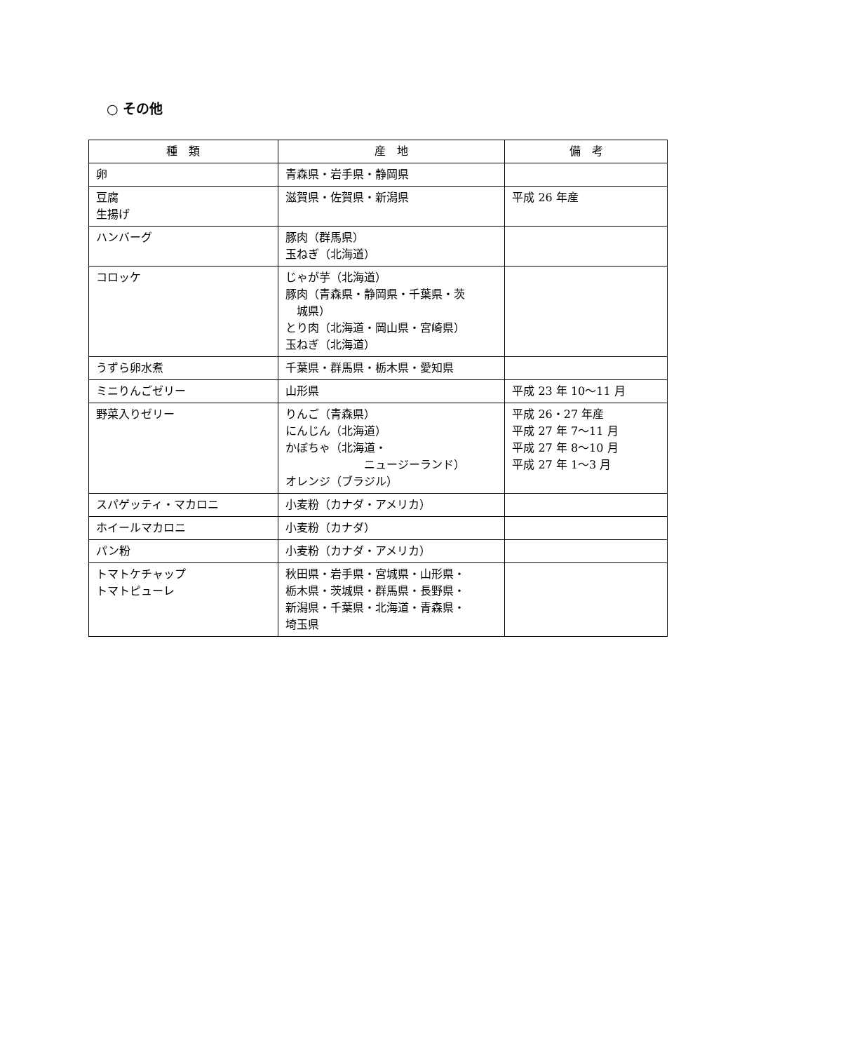○ その他
| 種 類 | 産 地 | 備 考 |
| --- | --- | --- |
| 卵 | 青森県・岩手県・静岡県 | |
| 豆腐 生揚げ | 滋賀県・佐賀県・新潟県 | 平成 26 年産 |
| ハンバーグ | 豚肉（群馬県） 玉ねぎ（北海道） | |
| コロッケ | じゃが芋（北海道） 豚肉（青森県・静岡県・千葉県・茨 城県） とり肉（北海道・岡山県・宮崎県） 玉ねぎ（北海道） | |
| うずら卵水煮 | 千葉県・群馬県・栃木県・愛知県 | |
| ミニりんごゼリー | 山形県 | 平成 23 年 10～11 月 |
| 野菜入りゼリー | りんご（青森県） にんじん（北海道） かぼちゃ（北海道・ ニュージーランド） オレンジ（ブラジル） | 平成 26・27 年産 平成 27 年 7～11 月 平成 27 年 8～10 月 平成 27 年 1～3 月 |
| スパゲッティ・マカロニ | 小麦粉（カナダ・アメリカ） | |
| ホイールマカロニ | 小麦粉（カナダ） | |
| パン粉 | 小麦粉（カナダ・アメリカ） | |
| トマトケチャップ トマトピューレ | 秋田県・岩手県・宮城県・山形県・ 栃木県・茨城県・群馬県・長野県・ 新潟県・千葉県・北海道・青森県・ 埼玉県 | |